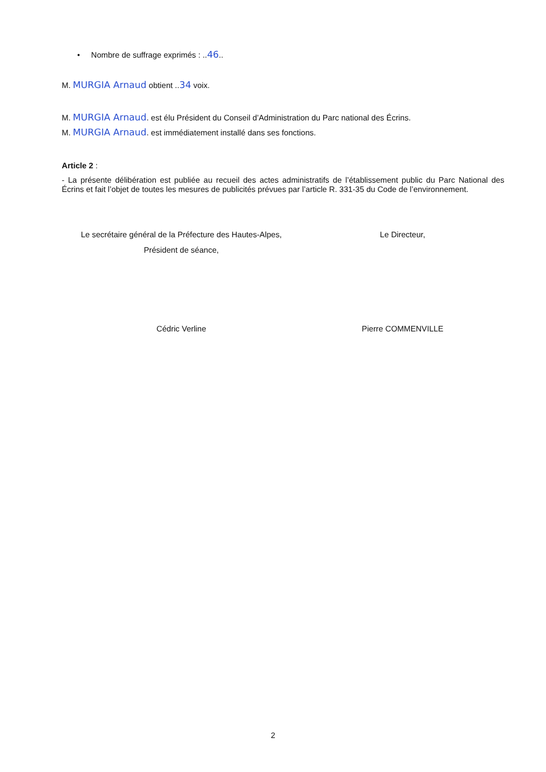• Nombre de suffrage exprimés : ..46..
M. MURGIA Arnaud obtient ..34 voix.
M. MURGIA Arnaud. est élu Président du Conseil d’Administration du Parc national des Écrins.
M. MURGIA Arnaud. est immédiatement installé dans ses fonctions.
Article 2 :
- La présente délibération est publiée au recueil des actes administratifs de l’établissement public du Parc National des Écrins et fait l’objet de toutes les mesures de publicités prévues par l’article R. 331-35 du Code de l’environnement.
Le secrétaire général de la Préfecture des Hautes-Alpes,
Président de séance,
Cédric Verline
Le Directeur,
Pierre COMMENVILLE
2